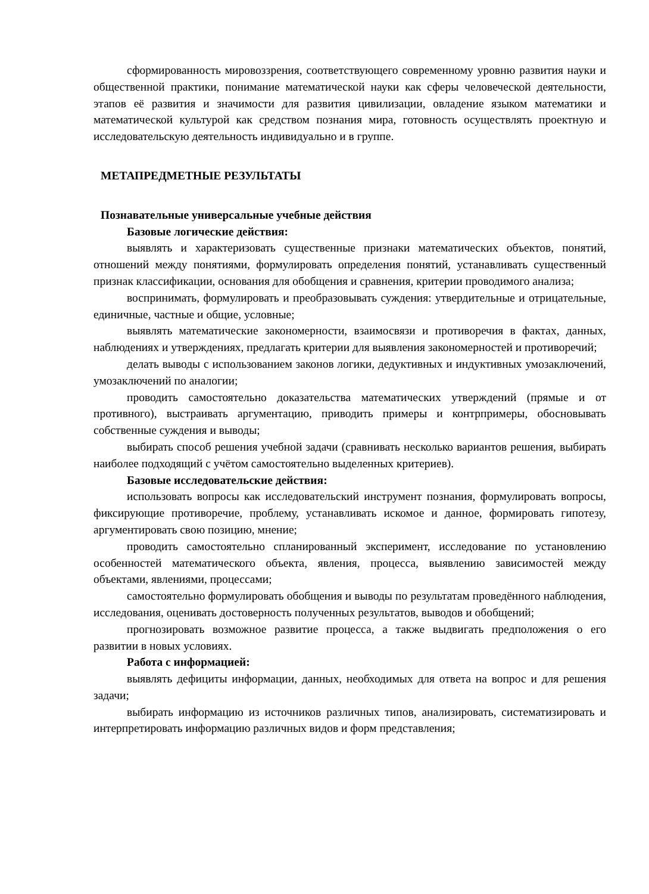сформированность мировоззрения, соответствующего современному уровню развития науки и общественной практики, понимание математической науки как сферы человеческой деятельности, этапов её развития и значимости для развития цивилизации, овладение языком математики и математической культурой как средством познания мира, готовность осуществлять проектную и исследовательскую деятельность индивидуально и в группе.
МЕТАПРЕДМЕТНЫЕ РЕЗУЛЬТАТЫ
Познавательные универсальные учебные действия
Базовые логические действия:
выявлять и характеризовать существенные признаки математических объектов, понятий, отношений между понятиями, формулировать определения понятий, устанавливать существенный признак классификации, основания для обобщения и сравнения, критерии проводимого анализа;
воспринимать, формулировать и преобразовывать суждения: утвердительные и отрицательные, единичные, частные и общие, условные;
выявлять математические закономерности, взаимосвязи и противоречия в фактах, данных, наблюдениях и утверждениях, предлагать критерии для выявления закономерностей и противоречий;
делать выводы с использованием законов логики, дедуктивных и индуктивных умозаключений, умозаключений по аналогии;
проводить самостоятельно доказательства математических утверждений (прямые и от противного), выстраивать аргументацию, приводить примеры и контрпримеры, обосновывать собственные суждения и выводы;
выбирать способ решения учебной задачи (сравнивать несколько вариантов решения, выбирать наиболее подходящий с учётом самостоятельно выделенных критериев).
Базовые исследовательские действия:
использовать вопросы как исследовательский инструмент познания, формулировать вопросы, фиксирующие противоречие, проблему, устанавливать искомое и данное, формировать гипотезу, аргументировать свою позицию, мнение;
проводить самостоятельно спланированный эксперимент, исследование по установлению особенностей математического объекта, явления, процесса, выявлению зависимостей между объектами, явлениями, процессами;
самостоятельно формулировать обобщения и выводы по результатам проведённого наблюдения, исследования, оценивать достоверность полученных результатов, выводов и обобщений;
прогнозировать возможное развитие процесса, а также выдвигать предположения о его развитии в новых условиях.
Работа с информацией:
выявлять дефициты информации, данных, необходимых для ответа на вопрос и для решения задачи;
выбирать информацию из источников различных типов, анализировать, систематизировать и интерпретировать информацию различных видов и форм представления;